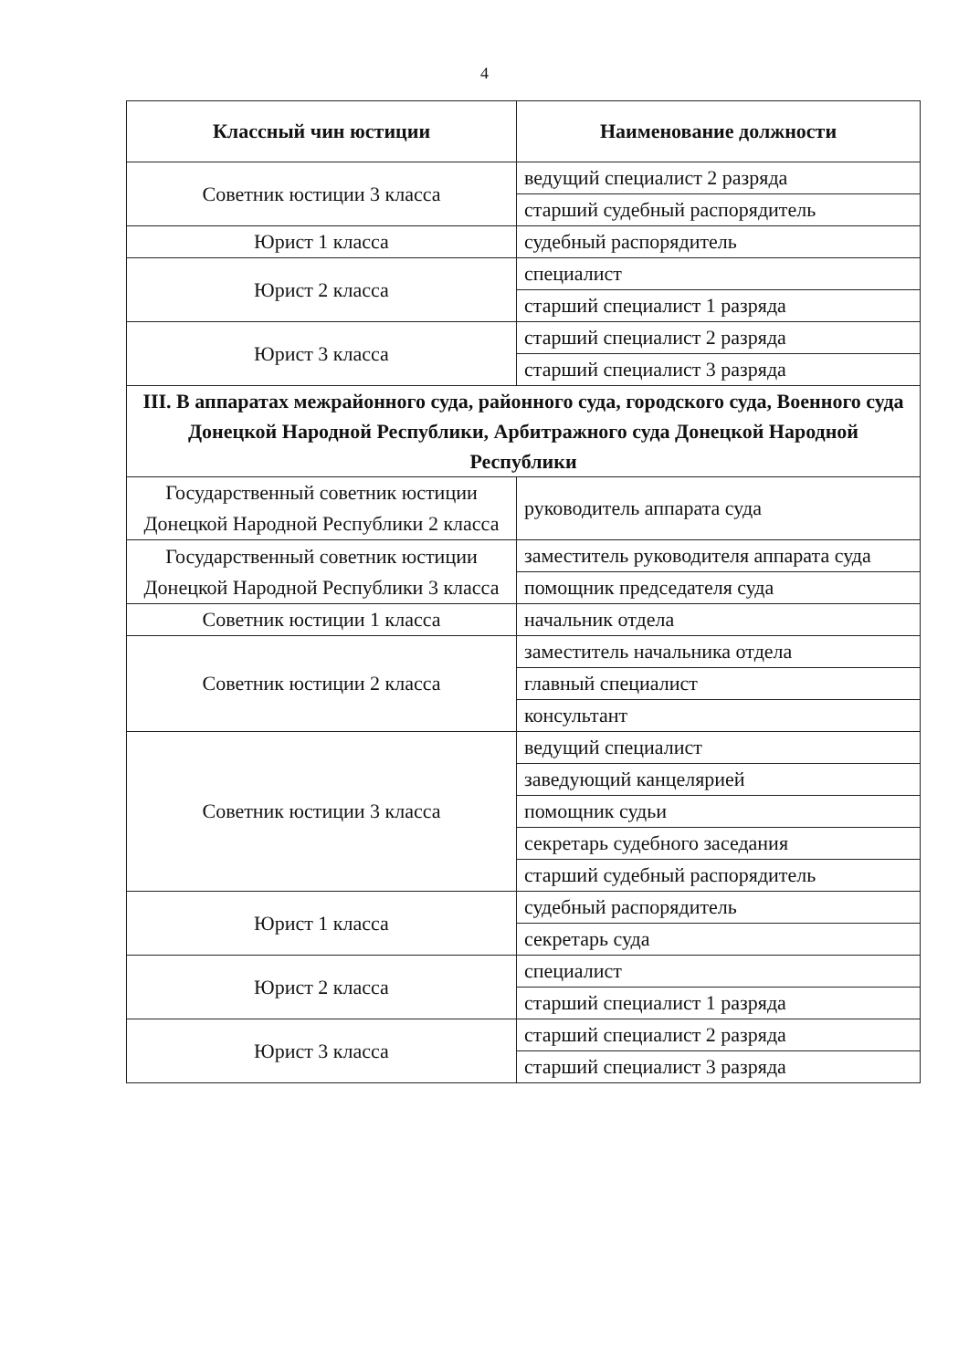4
| Классный чин юстиции | Наименование должности |
| --- | --- |
| Советник юстиции 3 класса | ведущий специалист 2 разряда |
| | старший судебный распорядитель |
| Юрист 1 класса | судебный распорядитель |
| Юрист 2 класса | специалист |
| | старший специалист 1 разряда |
| Юрист 3 класса | старший специалист 2 разряда |
| | старший специалист 3 разряда |
| III. В аппаратах межрайонного суда, районного суда, городского суда, Военного суда Донецкой Народной Республики, Арбитражного суда Донецкой Народной Республики | |
| Государственный советник юстиции Донецкой Народной Республики 2 класса | руководитель аппарата суда |
| Государственный советник юстиции Донецкой Народной Республики 3 класса | заместитель руководителя аппарата суда |
| | помощник председателя суда |
| Советник юстиции 1 класса | начальник отдела |
| Советник юстиции 2 класса | заместитель начальника отдела |
| | главный специалист |
| | консультант |
| Советник юстиции 3 класса | ведущий специалист |
| | заведующий канцелярией |
| | помощник судьи |
| | секретарь судебного заседания |
| | старший судебный распорядитель |
| Юрист 1 класса | судебный распорядитель |
| | секретарь суда |
| Юрист 2 класса | специалист |
| | старший специалист 1 разряда |
| Юрист 3 класса | старший специалист 2 разряда |
| | старший специалист 3 разряда |